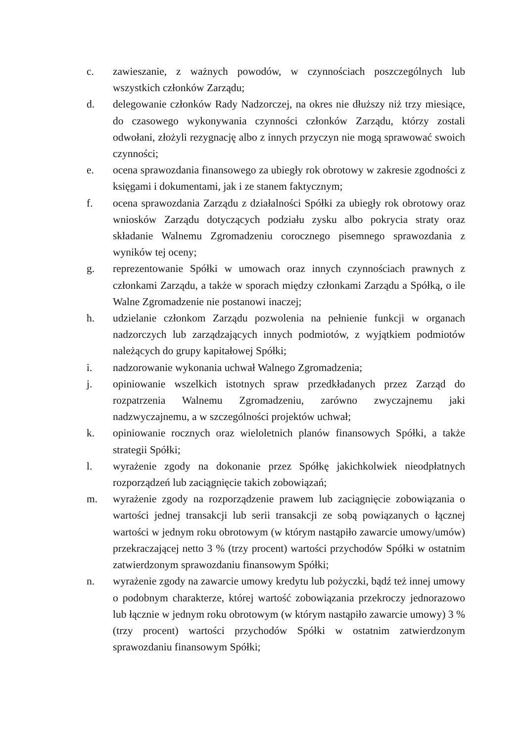c. zawieszanie, z ważnych powodów, w czynnościach poszczególnych lub wszystkich członków Zarządu;
d. delegowanie członków Rady Nadzorczej, na okres nie dłuższy niż trzy miesiące, do czasowego wykonywania czynności członków Zarządu, którzy zostali odwołani, złożyli rezygnację albo z innych przyczyn nie mogą sprawować swoich czynności;
e. ocena sprawozdania finansowego za ubiegły rok obrotowy w zakresie zgodności z księgami i dokumentami, jak i ze stanem faktycznym;
f. ocena sprawozdania Zarządu z działalności Spółki za ubiegły rok obrotowy oraz wniosków Zarządu dotyczących podziału zysku albo pokrycia straty oraz składanie Walnemu Zgromadzeniu corocznego pisemnego sprawozdania z wyników tej oceny;
g. reprezentowanie Spółki w umowach oraz innych czynnościach prawnych z członkami Zarządu, a także w sporach między członkami Zarządu a Spółką, o ile Walne Zgromadzenie nie postanowi inaczej;
h. udzielanie członkom Zarządu pozwolenia na pełnienie funkcji w organach nadzorczych lub zarządzających innych podmiotów, z wyjątkiem podmiotów należących do grupy kapitałowej Spółki;
i. nadzorowanie wykonania uchwał Walnego Zgromadzenia;
j. opiniowanie wszelkich istotnych spraw przedkładanych przez Zarząd do rozpatrzenia Walnemu Zgromadzeniu, zarówno zwyczajnemu jaki nadzwyczajnemu, a w szczególności projektów uchwał;
k. opiniowanie rocznych oraz wieloletnich planów finansowych Spółki, a także strategii Spółki;
l. wyrażenie zgody na dokonanie przez Spółkę jakichkolwiek nieodpłatnych rozporządzeń lub zaciągnięcie takich zobowiązań;
m. wyrażenie zgody na rozporządzenie prawem lub zaciągnięcie zobowiązania o wartości jednej transakcji lub serii transakcji ze sobą powiązanych o łącznej wartości w jednym roku obrotowym (w którym nastąpiło zawarcie umowy/umów) przekraczającej netto 3 % (trzy procent) wartości przychodów Spółki w ostatnim zatwierdzonym sprawozdaniu finansowym Spółki;
n. wyrażenie zgody na zawarcie umowy kredytu lub pożyczki, bądź też innej umowy o podobnym charakterze, której wartość zobowiązania przekroczy jednorazowo lub łącznie w jednym roku obrotowym (w którym nastąpiło zawarcie umowy) 3 % (trzy procent) wartości przychodów Spółki w ostatnim zatwierdzonym sprawozdaniu finansowym Spółki;